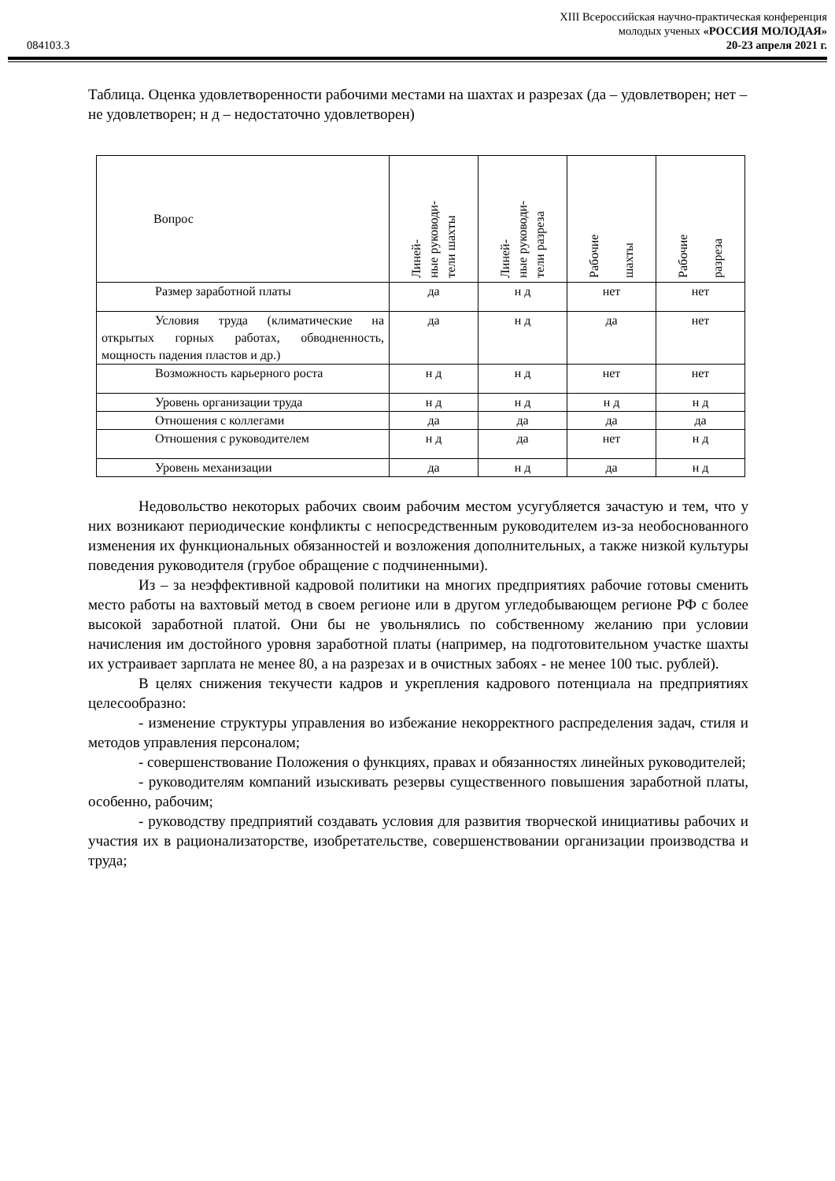084103.3
XIII Всероссийская научно-практическая конференция
молодых ученых «РОССИЯ МОЛОДАЯ»
20-23 апреля 2021 г.
Таблица. Оценка удовлетворенности рабочими местами на шахтах и разрезах (да – удовлетворен; нет – не удовлетворен; н д – недостаточно удовлетворен)
| Вопрос | Линей- ные руководи- тели шахты | Линей- ные руководи- тели разреза | Рабочие шахты | Рабочие разреза |
| --- | --- | --- | --- | --- |
| Размер заработной платы | да | н д | нет | нет |
| Условия труда (климатические на открытых горных работах, обводненность, мощность падения пластов и др.) | да | н д | да | нет |
| Возможность карьерного роста | н д | н д | нет | нет |
| Уровень организации труда | н д | н д | н д | н д |
| Отношения с коллегами | да | да | да | да |
| Отношения с руководителем | н д | да | нет | н д |
| Уровень механизации | да | н д | да | н д |
Недовольство некоторых рабочих своим рабочим местом усугубляется зачастую и тем, что у них возникают периодические конфликты с непосредственным руководителем из-за необоснованного изменения их функциональных обязанностей и возложения дополнительных, а также низкой культуры поведения руководителя (грубое обращение с подчиненными).
Из – за неэффективной кадровой политики на многих предприятиях рабочие готовы сменить место работы на вахтовый метод в своем регионе или в другом угледобывающем регионе РФ с более высокой заработной платой. Они бы не увольнялись по собственному желанию при условии начисления им достойного уровня заработной платы (например, на подготовительном участке шахты их устраивает зарплата не менее 80, а на разрезах и в очистных забоях - не менее 100 тыс. рублей).
В целях снижения текучести кадров и укрепления кадрового потенциала на предприятиях целесообразно:
- изменение структуры управления во избежание некорректного распределения задач, стиля и методов управления персоналом;
- совершенствование Положения о функциях, правах и обязанностях линейных руководителей;
- руководителям компаний изыскивать резервы существенного повышения заработной платы, особенно, рабочим;
- руководству предприятий создавать условия для развития творческой инициативы рабочих и участия их в рационализаторстве, изобретательстве, совершенствовании организации производства и труда;